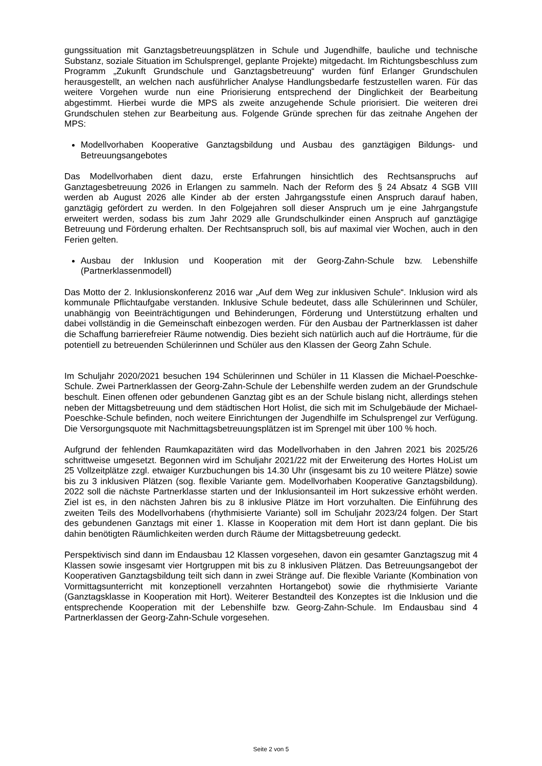gungssituation mit Ganztagsbetreuungsplätzen in Schule und Jugendhilfe, bauliche und technische Substanz, soziale Situation im Schulsprengel, geplante Projekte) mitgedacht. Im Richtungsbeschluss zum Programm „Zukunft Grundschule und Ganztagsbetreuung“ wurden fünf Erlanger Grundschulen herausgestellt, an welchen nach ausführlicher Analyse Handlungsbedarfe festzustellen waren. Für das weitere Vorgehen wurde nun eine Priorisierung entsprechend der Dinglichkeit der Bearbeitung abgestimmt. Hierbei wurde die MPS als zweite anzugehende Schule priorisiert. Die weiteren drei Grundschulen stehen zur Bearbeitung aus. Folgende Gründe sprechen für das zeitnahe Angehen der MPS:
Modellvorhaben Kooperative Ganztagsbildung und Ausbau des ganztägigen Bildungs- und Betreuungsangebotes
Das Modellvorhaben dient dazu, erste Erfahrungen hinsichtlich des Rechtsanspruchs auf Ganztagesbetreuung 2026 in Erlangen zu sammeln. Nach der Reform des § 24 Absatz 4 SGB VIII werden ab August 2026 alle Kinder ab der ersten Jahrgangsstufe einen Anspruch darauf haben, ganztägig gefördert zu werden. In den Folgejahren soll dieser Anspruch um je eine Jahrgangstufe erweitert werden, sodass bis zum Jahr 2029 alle Grundschulkinder einen Anspruch auf ganztägige Betreuung und Förderung erhalten. Der Rechtsanspruch soll, bis auf maximal vier Wochen, auch in den Ferien gelten.
Ausbau der Inklusion und Kooperation mit der Georg-Zahn-Schule bzw. Lebenshilfe (Partnerklassenmodell)
Das Motto der 2. Inklusionskonferenz 2016 war „Auf dem Weg zur inklusiven Schule“. Inklusion wird als kommunale Pflichtaufgabe verstanden. Inklusive Schule bedeutet, dass alle Schülerinnen und Schüler, unabhängig von Beeinträchtigungen und Behinderungen, Förderung und Unterstützung erhalten und dabei vollständig in die Gemeinschaft einbezogen werden. Für den Ausbau der Partnerklassen ist daher die Schaffung barrierefreier Räume notwendig. Dies bezieht sich natürlich auch auf die Horträume, für die potentiell zu betreuenden Schülerinnen und Schüler aus den Klassen der Georg Zahn Schule.
Im Schuljahr 2020/2021 besuchen 194 Schülerinnen und Schüler in 11 Klassen die Michael-Poeschke-Schule. Zwei Partnerklassen der Georg-Zahn-Schule der Lebenshilfe werden zudem an der Grundschule beschult. Einen offenen oder gebundenen Ganztag gibt es an der Schule bislang nicht, allerdings stehen neben der Mittagsbetreuung und dem städtischen Hort Holist, die sich mit im Schulgebäude der Michael-Poeschke-Schule befinden, noch weitere Einrichtungen der Jugendhilfe im Schulsprengel zur Verfügung. Die Versorgungsquote mit Nachmittagsbetreuungsplätzen ist im Sprengel mit über 100 % hoch.
Aufgrund der fehlenden Raumkapazitäten wird das Modellvorhaben in den Jahren 2021 bis 2025/26 schrittweise umgesetzt. Begonnen wird im Schuljahr 2021/22 mit der Erweiterung des Hortes HoList um 25 Vollzeitplätze zzgl. etwaiger Kurzbuchungen bis 14.30 Uhr (insgesamt bis zu 10 weitere Plätze) sowie bis zu 3 inklusiven Plätzen (sog. flexible Variante gem. Modellvorhaben Kooperative Ganztagsbildung). 2022 soll die nächste Partnerklasse starten und der Inklusionsanteil im Hort sukzessive erhöht werden. Ziel ist es, in den nächsten Jahren bis zu 8 inklusive Plätze im Hort vorzuhalten. Die Einführung des zweiten Teils des Modellvorhabens (rhythmisierte Variante) soll im Schuljahr 2023/24 folgen. Der Start des gebundenen Ganztags mit einer 1. Klasse in Kooperation mit dem Hort ist dann geplant. Die bis dahin benötigten Räumlichkeiten werden durch Räume der Mittagsbetreuung gedeckt.
Perspektivisch sind dann im Endausbau 12 Klassen vorgesehen, davon ein gesamter Ganztagszug mit 4 Klassen sowie insgesamt vier Hortgruppen mit bis zu 8 inklusiven Plätzen. Das Betreuungsangebot der Kooperativen Ganztagsbildung teilt sich dann in zwei Stränge auf. Die flexible Variante (Kombination von Vormittagsunterricht mit konzeptionell verzahnten Hortangebot) sowie die rhythmisierte Variante (Ganztagsklasse in Kooperation mit Hort). Weiterer Bestandteil des Konzeptes ist die Inklusion und die entsprechende Kooperation mit der Lebenshilfe bzw. Georg-Zahn-Schule. Im Endausbau sind 4 Partnerklassen der Georg-Zahn-Schule vorgesehen.
Seite 2 von 5